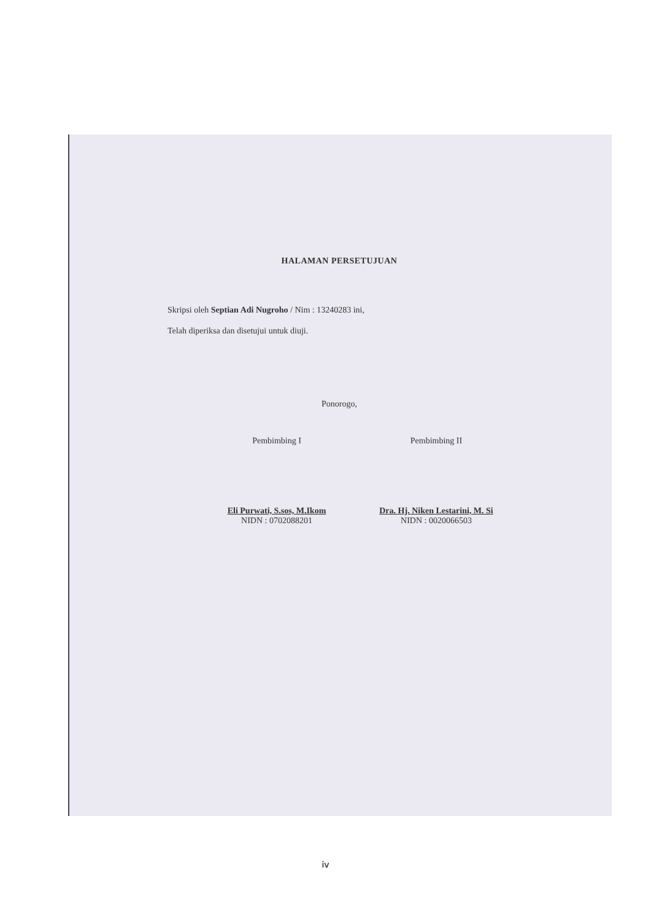HALAMAN PERSETUJUAN
Skripsi oleh Septian Adi Nugroho / Nim : 13240283 ini,
Telah diperiksa dan disetujui untuk diuji.
Ponorogo,
Pembimbing I
Eli Purwati, S.sos, M.Ikom
NIDN : 0702088201
Pembimbing II
Dra. Hj. Niken Lestarini, M. Si
NIDN : 0020066503
iv